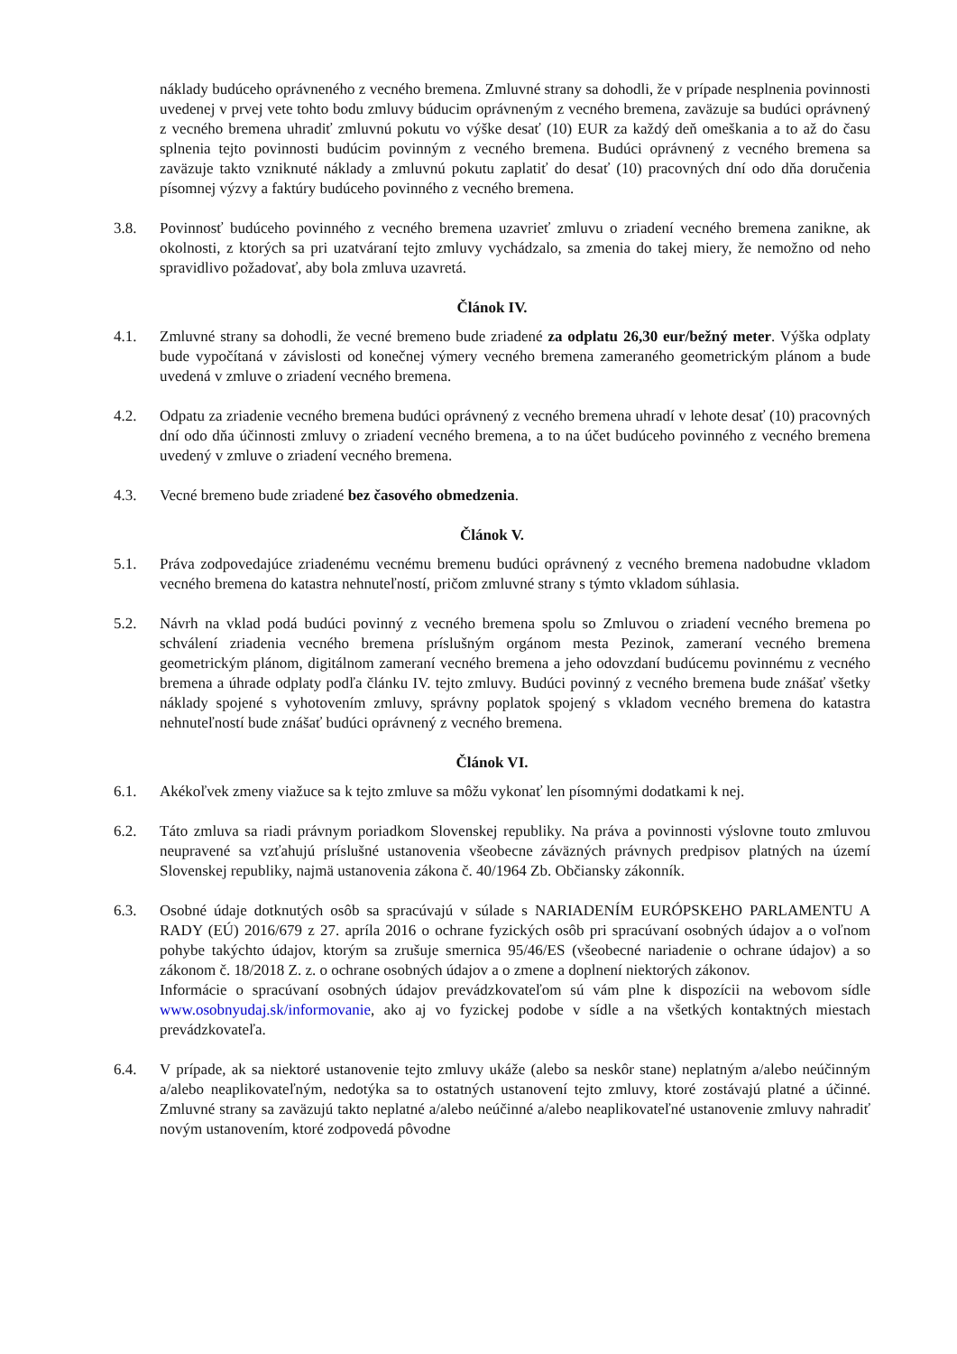náklady budúceho oprávneného z vecného bremena. Zmluvné strany sa dohodli, že v prípade nesplnenia povinnosti uvedenej v prvej vete tohto bodu zmluvy búducim oprávneným z vecného bremena, zaväzuje sa budúci oprávnený z vecného bremena uhradiť zmluvnú pokutu vo výške desať (10) EUR za každý deň omeškania a to až do času splnenia tejto povinnosti budúcim povinným z vecného bremena. Budúci oprávnený z vecného bremena sa zaväzuje takto vzniknuté náklady a zmluvnú pokutu zaplatiť do desať (10) pracovných dní odo dňa doručenia písomnej výzvy a faktúry budúceho povinného z vecného bremena.
3.8. Povinnosť budúceho povinného z vecného bremena uzavrieť zmluvu o zriadení vecného bremena zanikne, ak okolnosti, z ktorých sa pri uzatváraní tejto zmluvy vychádzalo, sa zmenia do takej miery, že nemožno od neho spravidlivo požadovať, aby bola zmluva uzavretá.
Článok IV.
4.1. Zmluvné strany sa dohodli, že vecné bremeno bude zriadené za odplatu 26,30 eur/bežný meter. Výška odplaty bude vypočítaná v závislosti od konečnej výmery vecného bremena zameraného geometrickým plánom a bude uvedená v zmluve o zriadení vecného bremena.
4.2. Odpatu za zriadenie vecného bremena budúci oprávnený z vecného bremena uhradí v lehote desať (10) pracovných dní odo dňa účinnosti zmluvy o zriadení vecného bremena, a to na účet budúceho povinného z vecného bremena uvedený v zmluve o zriadení vecného bremena.
4.3. Vecné bremeno bude zriadené bez časového obmedzenia.
Článok V.
5.1. Práva zodpovedajúce zriadenému vecnému bremenu budúci oprávnený z vecného bremena nadobudne vkladom vecného bremena do katastra nehnuteľností, pričom zmluvné strany s týmto vkladom súhlasia.
5.2. Návrh na vklad podá budúci povinný z vecného bremena spolu so Zmluvou o zriadení vecného bremena po schválení zriadenia vecného bremena príslušným orgánom mesta Pezinok, zameraní vecného bremena geometrickým plánom, digitálnom zameraní vecného bremena a jeho odovzdaní budúcemu povinnému z vecného bremena a úhrade odplaty podľa článku IV. tejto zmluvy. Budúci povinný z vecného bremena bude znášať všetky náklady spojené s vyhotovením zmluvy, správny poplatok spojený s vkladom vecného bremena do katastra nehnuteľností bude znášať budúci oprávnený z vecného bremena.
Článok VI.
6.1. Akékoľvek zmeny viažuce sa k tejto zmluve sa môžu vykonať len písomnými dodatkami k nej.
6.2. Táto zmluva sa riadi právnym poriadkom Slovenskej republiky. Na práva a povinnosti výslovne touto zmluvou neupravené sa vzťahujú príslušné ustanovenia všeobecne záväzných právnych predpisov platných na území Slovenskej republiky, najmä ustanovenia zákona č. 40/1964 Zb. Občiansky zákonník.
6.3. Osobné údaje dotknutých osôb sa spracúvajú v súlade s NARIADENÍM EURÓPSKEHO PARLAMENTU A RADY (EÚ) 2016/679 z 27. apríla 2016 o ochrane fyzických osôb pri spracúvaní osobných údajov a o voľnom pohybe takýchto údajov, ktorým sa zrušuje smernica 95/46/ES (všeobecné nariadenie o ochrane údajov) a so zákonom č. 18/2018 Z. z. o ochrane osobných údajov a o zmene a doplnení niektorých zákonov.
Informácie o spracúvaní osobných údajov prevádzkovateľom sú vám plne k dispozícii na webovom sídle www.osobnyudaj.sk/informovanie, ako aj vo fyzickej podobe v sídle a na všetkých kontaktných miestach prevádzkovateľa.
6.4. V prípade, ak sa niektoré ustanovenie tejto zmluvy ukáže (alebo sa neskôr stane) neplatným a/alebo neúčinným a/alebo neaplikovateľným, nedotýka sa to ostatných ustanovení tejto zmluvy, ktoré zostávajú platné a účinné. Zmluvné strany sa zaväzujú takto neplatné a/alebo neúčinné a/alebo neaplikovateľné ustanovenie zmluvy nahradiť novým ustanovením, ktoré zodpovedá pôvodne